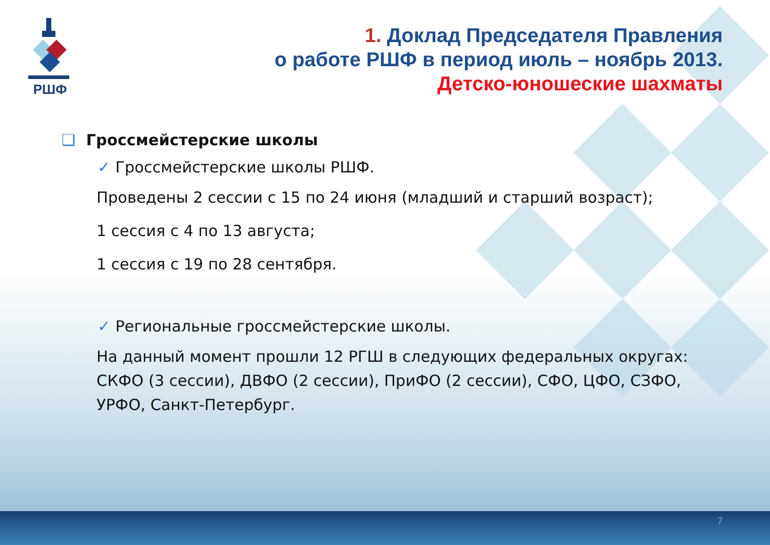РШФ
1. Доклад Председателя Правления
о работе РШФ в период июль – ноябрь 2013.
Детско-юношеские шахматы
❑ Гроссмейстерские школы
✓ Гроссмейстерские школы РШФ.
Проведены 2 сессии с 15 по 24 июня (младший и старший возраст);
1 сессия с 4 по 13 августа;
1 сессия с 19 по 28 сентября.
✓ Региональные гроссмейстерские школы.
На данный момент прошли 12 РГШ в следующих федеральных округах: СКФО (3 сессии), ДВФО (2 сессии), ПриФО (2 сессии), СФО, ЦФО, СЗФО, УРФО, Санкт-Петербург.
7